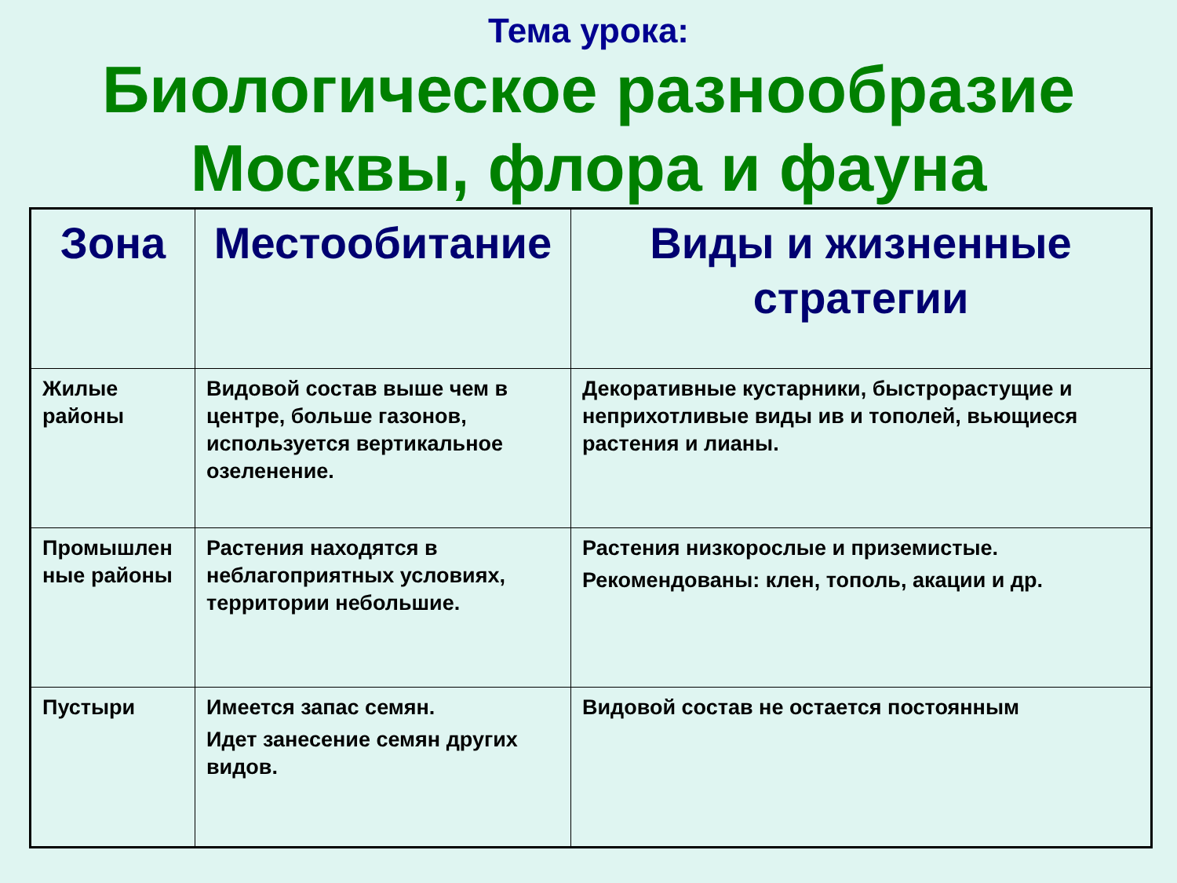Тема урока:
Биологическое разнообразие
Москвы, флора и фауна
| Зона | Местообитание | Виды и жизненные стратегии |
| --- | --- | --- |
| Жилые районы | Видовой состав выше чем в центре, больше газонов, используется вертикальное озеленение. | Декоративные кустарники, быстрорастущие и неприхотливые виды ив и тополей, вьющиеся растения и лианы. |
| Промышлен ные районы | Растения находятся в неблагоприятных условиях, территории небольшие. | Растения низкорослые и приземистые. Рекомендованы: клен, тополь, акации и др. |
| Пустыри | Имеется запас семян. Идет занесение семян других видов. | Видовой состав не остается постоянным |